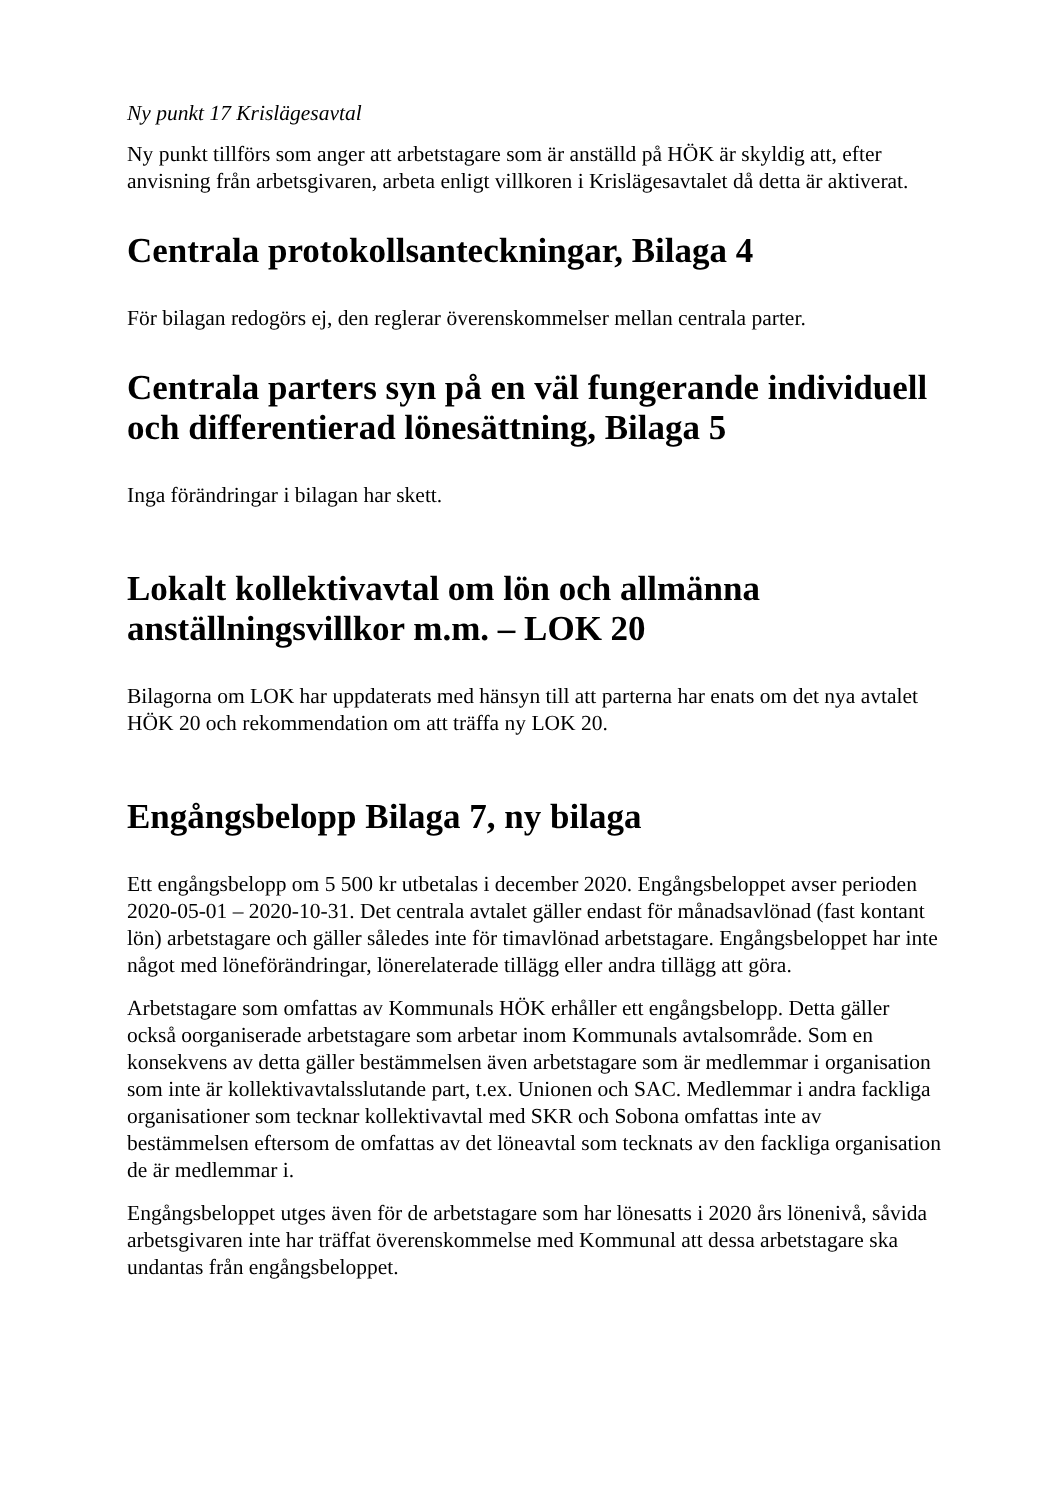Ny punkt 17 Krislägesavtal
Ny punkt tillförs som anger att arbetstagare som är anställd på HÖK är skyldig att, efter anvisning från arbetsgivaren, arbeta enligt villkoren i Krislägesavtalet då detta är aktiverat.
Centrala protokollsanteckningar, Bilaga 4
För bilagan redogörs ej, den reglerar överenskommelser mellan centrala parter.
Centrala parters syn på en väl fungerande individuell och differentierad lönesättning, Bilaga 5
Inga förändringar i bilagan har skett.
Lokalt kollektivavtal om lön och allmänna anställningsvillkor m.m. – LOK 20
Bilagorna om LOK har uppdaterats med hänsyn till att parterna har enats om det nya avtalet HÖK 20 och rekommendation om att träffa ny LOK 20.
Engångsbelopp Bilaga 7, ny bilaga
Ett engångsbelopp om 5 500 kr utbetalas i december 2020. Engångsbeloppet avser perioden 2020-05-01 – 2020-10-31. Det centrala avtalet gäller endast för månadsavlönad (fast kontant lön) arbetstagare och gäller således inte för timavlönad arbetstagare. Engångsbeloppet har inte något med löneförändringar, lönerelaterade tillägg eller andra tillägg att göra.
Arbetstagare som omfattas av Kommunals HÖK erhåller ett engångsbelopp. Detta gäller också oorganiserade arbetstagare som arbetar inom Kommunals avtalsområde. Som en konsekvens av detta gäller bestämmelsen även arbetstagare som är medlemmar i organisation som inte är kollektivavtalsslutande part, t.ex. Unionen och SAC. Medlemmar i andra fackliga organisationer som tecknar kollektivavtal med SKR och Sobona omfattas inte av bestämmelsen eftersom de omfattas av det löneavtal som tecknats av den fackliga organisation de är medlemmar i.
Engångsbeloppet utges även för de arbetstagare som har lönesatts i 2020 års lönenivå, såvida arbetsgivaren inte har träffat överenskommelse med Kommunal att dessa arbetstagare ska undantas från engångsbeloppet.